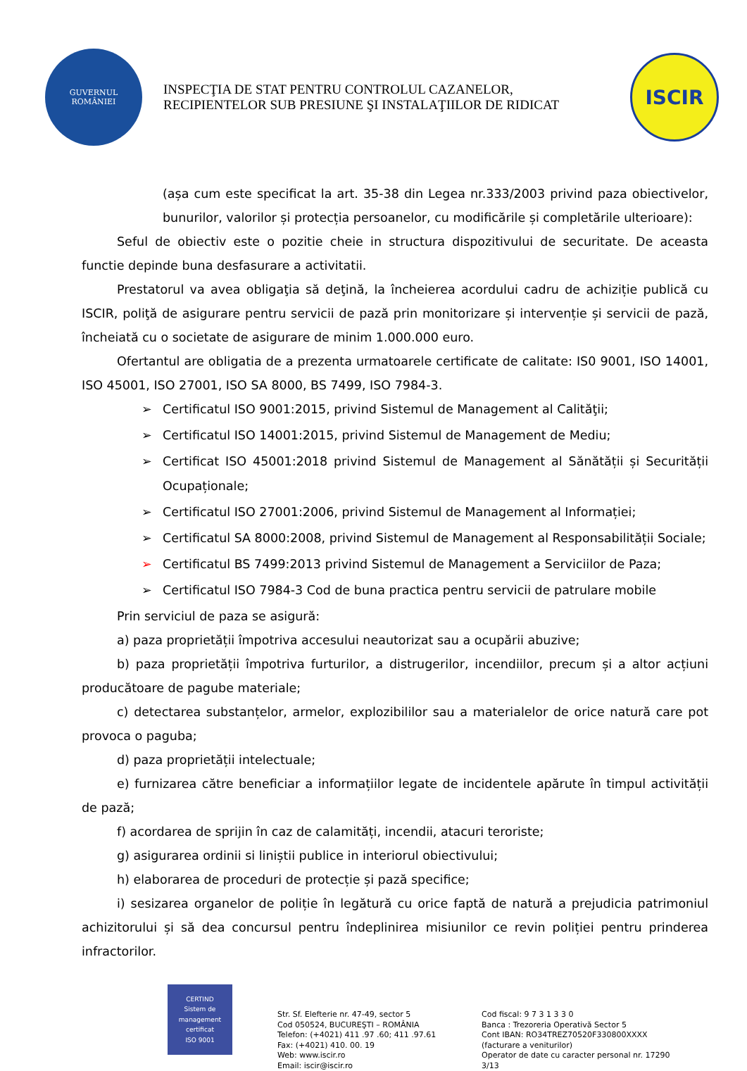GUVERNUL
ROMÂNIEI
INSPECŢIA DE STAT PENTRU CONTROLUL CAZANELOR,
RECIPIENTELOR SUB PRESIUNE ŞI INSTALAŢIILOR DE RIDICAT
ISCIR
(așa cum este specificat la art. 35-38 din Legea nr.333/2003 privind paza obiectivelor, bunurilor, valorilor și protecția persoanelor, cu modificările și completările ulterioare):
Seful de obiectiv este o pozitie cheie in structura dispozitivului de securitate. De aceasta functie depinde buna desfasurare a activitatii.
Prestatorul va avea obligaţia să deţină, la încheierea acordului cadru de achiziție publică cu ISCIR, poliţă de asigurare pentru servicii de pază prin monitorizare și intervenție și servicii de pază, încheiată cu o societate de asigurare de minim 1.000.000 euro.
Ofertantul are obligatia de a prezenta urmatoarele certificate de calitate: IS0 9001, ISO 14001, ISO 45001, ISO 27001, ISO SA 8000, BS 7499, ISO 7984-3.
➢ Certificatul ISO 9001:2015, privind Sistemul de Management al Calităţii;
➢ Certificatul ISO 14001:2015, privind Sistemul de Management de Mediu;
➢ Certificat ISO 45001:2018 privind Sistemul de Management al Sănătății și Securității Ocupaționale;
➢ Certificatul ISO 27001:2006, privind Sistemul de Management al Informației;
➢ Certificatul SA 8000:2008, privind Sistemul de Management al Responsabilității Sociale;
➢ Certificatul BS 7499:2013 privind Sistemul de Management a Serviciilor de Paza;
➢ Certificatul ISO 7984-3 Cod de buna practica pentru servicii de patrulare mobile
Prin serviciul de paza se asigură:
a) paza proprietății împotriva accesului neautorizat sau a ocupării abuzive;
b) paza proprietății împotriva furturilor, a distrugerilor, incendiilor, precum și a altor acțiuni producătoare de pagube materiale;
c) detectarea substanțelor, armelor, explozibililor sau a materialelor de orice natură care pot provoca o paguba;
d) paza proprietății intelectuale;
e) furnizarea către beneficiar a informațiilor legate de incidentele apărute în timpul activității de pază;
f) acordarea de sprijin în caz de calamități, incendii, atacuri teroriste;
g) asigurarea ordinii si liniștii publice in interiorul obiectivului;
h) elaborarea de proceduri de protecție și pază specifice;
i) sesizarea organelor de poliție în legătură cu orice faptă de natură a prejudicia patrimoniul achizitorului și să dea concursul pentru îndeplinirea misiunilor ce revin poliției pentru prinderea infractorilor.
CERTIND
Sistem de management certificat
ISO 9001
Str. Sf. Elefterie nr. 47-49, sector 5
Cod 050524, BUCUREŞTI – ROMÂNIA
Telefon: (+4021) 411 .97 .60; 411 .97.61
Fax: (+4021) 410. 00. 19
Web: www.iscir.ro
Email: iscir@iscir.ro
Cod fiscal: 9 7 3 1 3 3 0
Banca : Trezoreria Operativă Sector 5
Cont IBAN: RO34TREZ70520F330800XXXX
(facturare a veniturilor)
Operator de date cu caracter personal nr. 17290
3/13